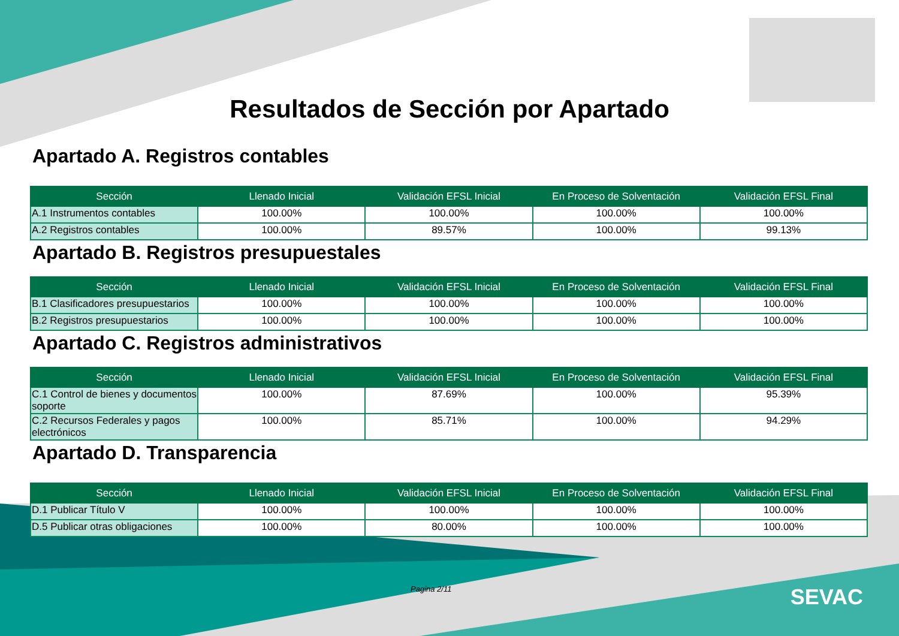Resultados de Sección por Apartado
Apartado A. Registros contables
| Sección | Llenado Inicial | Validación EFSL Inicial | En Proceso de Solventación | Validación EFSL Final |
| --- | --- | --- | --- | --- |
| A.1 Instrumentos contables | 100.00% | 100.00% | 100.00% | 100.00% |
| A.2 Registros contables | 100.00% | 89.57% | 100.00% | 99.13% |
Apartado B. Registros presupuestales
| Sección | Llenado Inicial | Validación EFSL Inicial | En Proceso de Solventación | Validación EFSL Final |
| --- | --- | --- | --- | --- |
| B.1 Clasificadores presupuestarios | 100.00% | 100.00% | 100.00% | 100.00% |
| B.2 Registros presupuestarios | 100.00% | 100.00% | 100.00% | 100.00% |
Apartado C. Registros administrativos
| Sección | Llenado Inicial | Validación EFSL Inicial | En Proceso de Solventación | Validación EFSL Final |
| --- | --- | --- | --- | --- |
| C.1 Control de bienes y documentos soporte | 100.00% | 87.69% | 100.00% | 95.39% |
| C.2 Recursos Federales y pagos electrónicos | 100.00% | 85.71% | 100.00% | 94.29% |
Apartado D. Transparencia
| Sección | Llenado Inicial | Validación EFSL Inicial | En Proceso de Solventación | Validación EFSL Final |
| --- | --- | --- | --- | --- |
| D.1 Publicar Título V | 100.00% | 100.00% | 100.00% | 100.00% |
| D.5 Publicar otras obligaciones | 100.00% | 80.00% | 100.00% | 100.00% |
Pagina 2/11 SEVAC